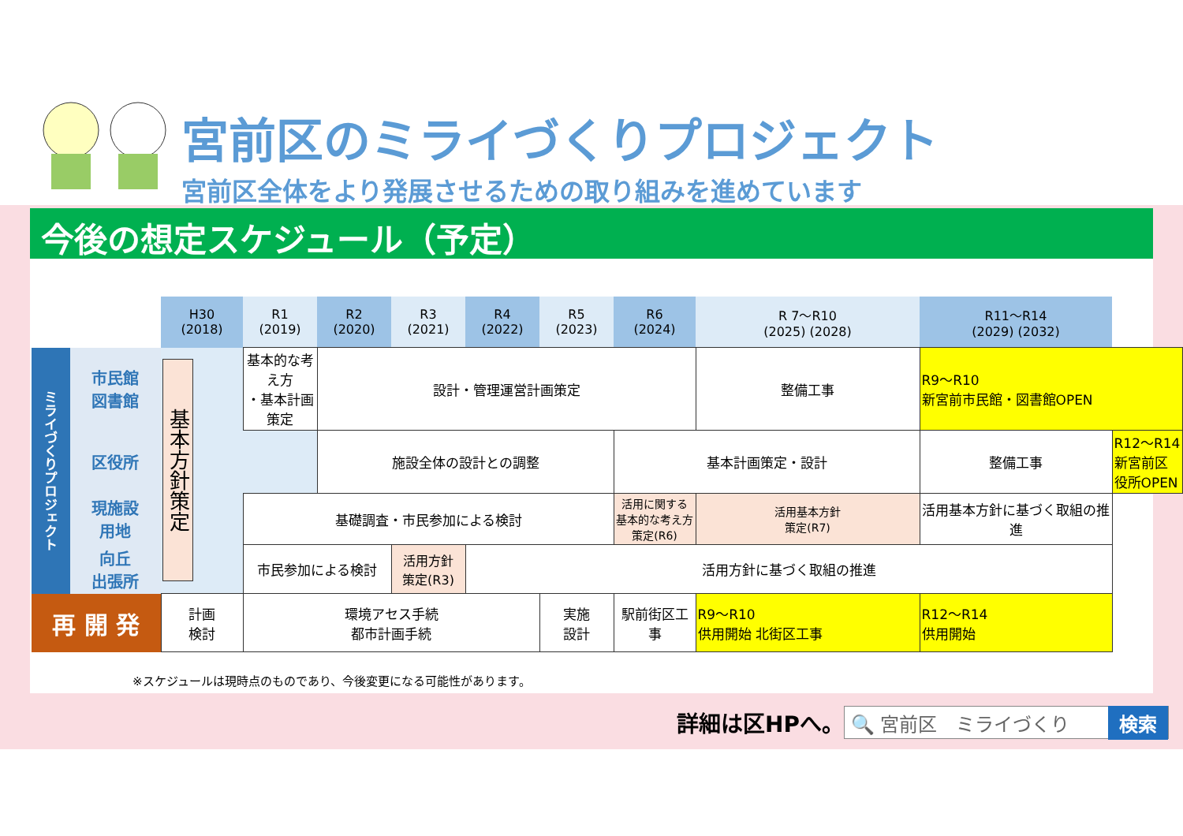宮前区のミライづくりプロジェクト
宮前区全体をより発展させるための取り組みを進めています
今後の想定スケジュール（予定）
| | | H30 (2018) | R1 (2019) | R2 (2020) | R3 (2021) | R4 (2022) | R5 (2023) | R6 (2024) | R 7～R10 (2025) (2028) | R11～R14 (2029) (2032) | |
| --- | --- | --- | --- | --- | --- | --- | --- | --- | --- | --- | --- |
| ミライづくりプロジェクト | 市民館 図書館 | 基本方針策定 | 基本的な考え方 ・基本計画策定 | 設計・管理運営計画策定 | | | | | 整備工事 | R9～R10 新宮前市民館・図書館OPEN | |
| | 区役所 | | | 施設全体の設計との調整 | | | | 基本計画策定・設計 | | 整備工事 | R12～R14 新宮前区役所OPEN |
| | 現施設 用地 | | 基礎調査・市民参加による検討 | | | | | 活用に関する 基本的な考え方 策定(R6) | 活用基本方針 策定(R7) | 活用基本方針に基づく取組の推進 | |
| | 向丘 出張所 | | 市民参加による検討 | | 活用方針 策定(R3) | 活用方針に基づく取組の推進 | | | | | |
| 再 開 発 | | 計画 検討 | 環境アセス手続 都市計画手続 | | | | 実施 設計 | 駅前街区工事 | R9～R10 供用開始 北街区工事 | R12～R14 供用開始 | |
※スケジュールは現時点のものであり、今後変更になる可能性があります。
詳細は区HPへ。 🔍 宮前区　ミライづくり 検索